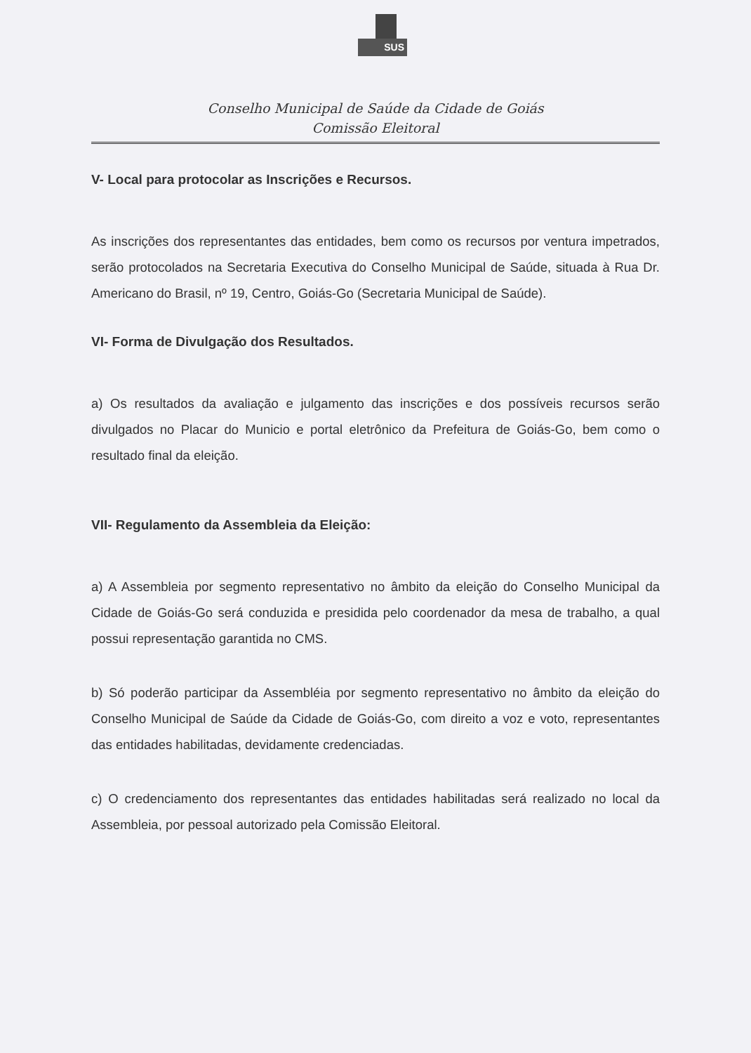SUS
Conselho Municipal de Saúde da Cidade de Goiás
Comissão Eleitoral
V- Local para protocolar as Inscrições e Recursos.
As inscrições dos representantes das entidades, bem como os recursos por ventura impetrados, serão protocolados na Secretaria Executiva do Conselho Municipal de Saúde, situada à Rua Dr. Americano do Brasil, nº 19, Centro, Goiás-Go (Secretaria Municipal de Saúde).
VI- Forma de Divulgação dos Resultados.
a) Os resultados da avaliação e julgamento das inscrições e dos possíveis recursos serão divulgados no Placar do Municio e portal eletrônico da Prefeitura de Goiás-Go, bem como o resultado final da eleição.
VII- Regulamento da Assembleia da Eleição:
a) A Assembleia por segmento representativo no âmbito da eleição do Conselho Municipal da Cidade de Goiás-Go será conduzida e presidida pelo coordenador da mesa de trabalho, a qual possui representação garantida no CMS.
b) Só poderão participar da Assembléia por segmento representativo no âmbito da eleição do Conselho Municipal de Saúde da Cidade de Goiás-Go, com direito a voz e voto, representantes das entidades habilitadas, devidamente credenciadas.
c) O credenciamento dos representantes das entidades habilitadas será realizado no local da Assembleia, por pessoal autorizado pela Comissão Eleitoral.